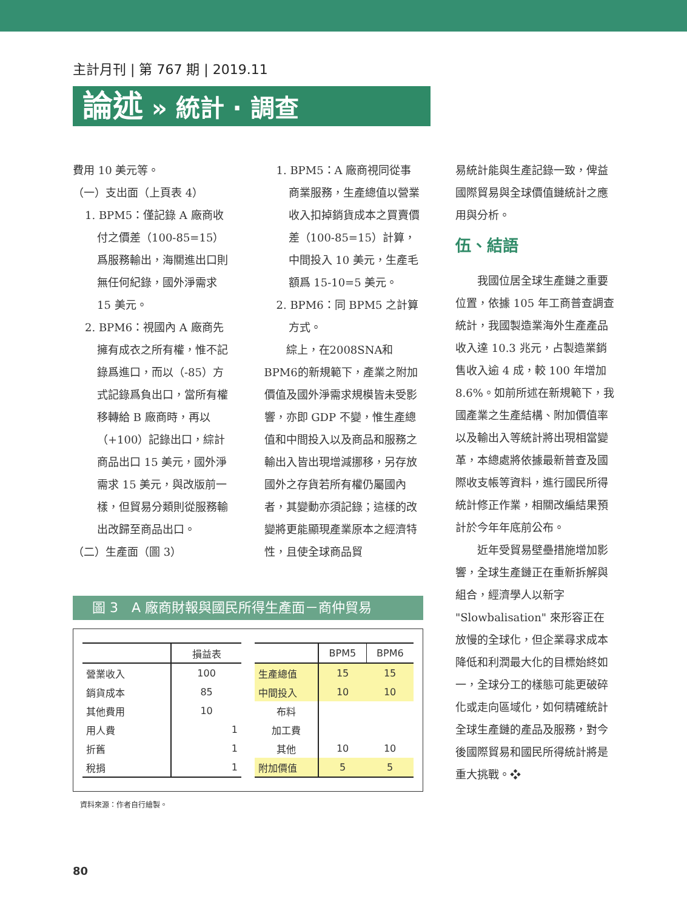主計月刊 | 第 767 期 | 2019.11
論述 » 統計 · 調查
費用 10 美元等。
（一）支出面（上頁表 4）
1. BPM5：僅記錄 A 廠商收
付之價差（100-85=15）爲服務輸出，海關進出口則無任何紀錄，國外淨需求 15 美元。
2. BPM6：視國內 A 廠商先
擁有成衣之所有權，惟不記錄爲進口，而以（-85）方式記錄爲負出口，當所有權移轉給 B 廠商時，再以（+100）記錄出口，綜計商品出口 15 美元，國外淨需求 15 美元，與改版前一樣，但貿易分類則從服務輸出改歸至商品出口。
（二）生產面（圖 3）
1. BPM5：A 廠商視同從事
商業服務，生產總值以營業收入扣掉銷貨成本之買賣價差（100-85=15）計算，中間投入 10 美元，生產毛額爲 15-10=5 美元。
2. BPM6：同 BPM5 之計算
方式。
綜上，在2008SNA和BPM6的新規範下，產業之附加價值及國外淨需求規模皆未受影響，亦即 GDP 不變，惟生產總值和中間投入以及商品和服務之輸出入皆出現增減挪移，另存放國外之存貨若所有權仍屬國內者，其變動亦須記錄；這樣的改變將更能顯現產業原本之經濟特性，且使全球商品貿
易統計能與生產記錄一致，俾益國際貿易與全球價值鏈統計之應用與分析。
伍、結語
我國位居全球生產鏈之重要位置，依據 105 年工商普查調查統計，我國製造業海外生產產品收入達 10.3 兆元，占製造業銷售收入逾 4 成，較 100 年增加 8.6%。如前所述在新規範下，我國產業之生產結構、附加價值率以及輸出入等統計將出現相當變革，本總處將依據最新普查及國際收支帳等資料，進行國民所得統計修正作業，相關改編結果預計於今年年底前公布。
近年受貿易壁壘措施增加影響，全球生產鏈正在重新拆解與組合，經濟學人以新字 "Slowbalisation" 來形容正在放慢的全球化，但企業尋求成本降低和利潤最大化的目標始終如一，全球分工的樣態可能更破碎化或走向區域化，如何精確統計全球生產鏈的產品及服務，對今後國際貿易和國民所得統計將是重大挑戰。❖
圖 3　A 廠商財報與國民所得生產面－商仲貿易
| | 損益表 |
| --- | --- |
| 營業收入 | 100 |
| 銷貨成本 | 85 |
| 其他費用 | 10 |
| 用人費 | 1 |
| 折舊 | 1 |
| 稅捐 | 1 |
| | BPM5 | BPM6 |
| --- | --- | --- |
| 生產總值 | 15 | 15 |
| 中間投入 | 10 | 10 |
| 布料 | | |
| 加工費 | | |
| 其他 | 10 | 10 |
| 附加價值 | 5 | 5 |
資料來源：作者自行繪製。
80